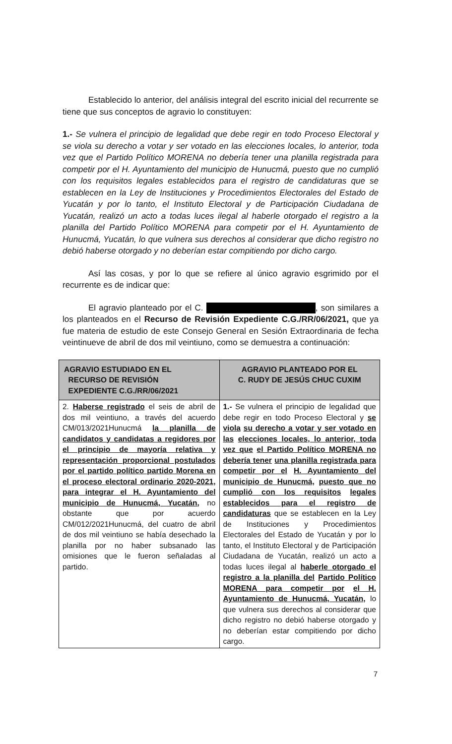Establecido lo anterior, del análisis integral del escrito inicial del recurrente se tiene que sus conceptos de agravio lo constituyen:
1.- Se vulnera el principio de legalidad que debe regir en todo Proceso Electoral y se viola su derecho a votar y ser votado en las elecciones locales, lo anterior, toda vez que el Partido Político MORENA no debería tener una planilla registrada para competir por el H. Ayuntamiento del municipio de Hunucmá, puesto que no cumplió con los requisitos legales establecidos para el registro de candidaturas que se establecen en la Ley de Instituciones y Procedimientos Electorales del Estado de Yucatán y por lo tanto, el Instituto Electoral y de Participación Ciudadana de Yucatán, realizó un acto a todas luces ilegal al haberle otorgado el registro a la planilla del Partido Político MORENA para competir por el H. Ayuntamiento de Hunucmá, Yucatán, lo que vulnera sus derechos al considerar que dicho registro no debió haberse otorgado y no deberían estar compitiendo por dicho cargo.
Así las cosas, y por lo que se refiere al único agravio esgrimido por el recurrente es de indicar que:
El agravio planteado por el C. , son similares a los planteados en el Recurso de Revisión Expediente C.G./RR/06/2021, que ya fue materia de estudio de este Consejo General en Sesión Extraordinaria de fecha veintinueve de abril de dos mil veintiuno, como se demuestra a continuación:
| AGRAVIO ESTUDIADO EN EL RECURSO DE REVISIÓN EXPEDIENTE C.G./RR/06/2021 | AGRAVIO PLANTEADO POR EL C. RUDY DE JESÚS CHUC CUXIM |
| --- | --- |
| 2. Haberse registrado el seis de abril de dos mil veintiuno, a través del acuerdo CM/013/2021Hunucmá la planilla de candidatos y candidatas a regidores por el principio de mayoría relativa y representación proporcional postulados por el partido político partido Morena en el proceso electoral ordinario 2020-2021, para integrar el H. Ayuntamiento del municipio de Hunucmá, Yucatán, no obstante que por acuerdo CM/012/2021Hunucmá, del cuatro de abril de dos mil veintiuno se había desechado la planilla por no haber subsanado las omisiones que le fueron señaladas al partido. | 1.- Se vulnera el principio de legalidad que debe regir en todo Proceso Electoral y se viola su derecho a votar y ser votado en las elecciones locales, lo anterior, toda vez que el Partido Político MORENA no debería tener una planilla registrada para competir por el H. Ayuntamiento del municipio de Hunucmá, puesto que no cumplió con los requisitos legales establecidos para el registro de candidaturas que se establecen en la Ley de Instituciones y Procedimientos Electorales del Estado de Yucatán y por lo tanto, el Instituto Electoral y de Participación Ciudadana de Yucatán, realizó un acto a todas luces ilegal al haberle otorgado el registro a la planilla del Partido Político MORENA para competir por el H. Ayuntamiento de Hunucmá, Yucatán, lo que vulnera sus derechos al considerar que dicho registro no debió haberse otorgado y no deberían estar compitiendo por dicho cargo. |
7